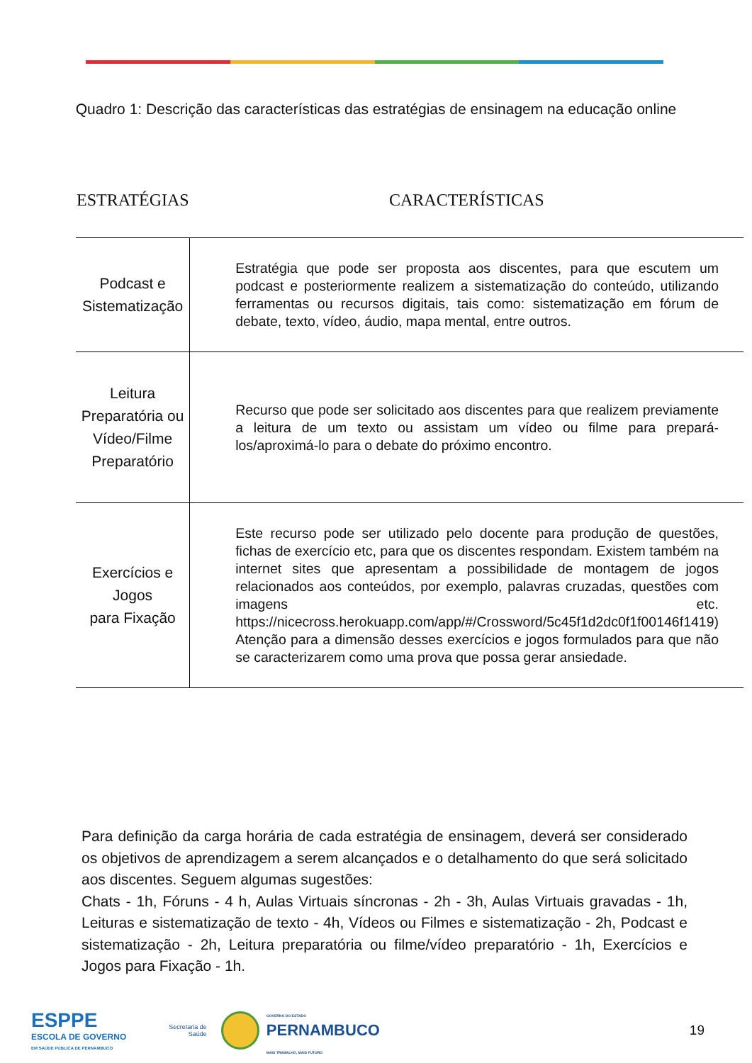Quadro 1: Descrição das características das estratégias de ensinagem na educação online
| ESTRATÉGIAS | CARACTERÍSTICAS |
| --- | --- |
| Podcast e Sistematização | Estratégia que pode ser proposta aos discentes, para que escutem um podcast e posteriormente realizem a sistematização do conteúdo, utilizando ferramentas ou recursos digitais, tais como: sistematização em fórum de debate, texto, vídeo, áudio, mapa mental, entre outros. |
| Leitura Preparatória ou Vídeo/Filme Preparatório | Recurso que pode ser solicitado aos discentes para que realizem previamente a leitura de um texto ou assistam um vídeo ou filme para prepará-los/aproximá-lo para o debate do próximo encontro. |
| Exercícios e Jogos para Fixação | Este recurso pode ser utilizado pelo docente para produção de questões, fichas de exercício etc, para que os discentes respondam. Existem também na internet sites que apresentam a possibilidade de montagem de jogos relacionados aos conteúdos, por exemplo, palavras cruzadas, questões com imagens etc. https://nicecross.herokuapp.com/app/#/Crossword/5c45f1d2dc0f1f00146f1419) Atenção para a dimensão desses exercícios e jogos formulados para que não se caracterizarem como uma prova que possa gerar ansiedade. |
Para definição da carga horária de cada estratégia de ensinagem, deverá ser considerado os objetivos de aprendizagem a serem alcançados e o detalhamento do que será solicitado aos discentes. Seguem algumas sugestões:
Chats - 1h, Fóruns - 4 h, Aulas Virtuais síncronas - 2h - 3h, Aulas Virtuais gravadas - 1h, Leituras e sistematização de texto - 4h, Vídeos ou Filmes e sistematização - 2h, Podcast e sistematização - 2h, Leitura preparatória ou filme/vídeo preparatório - 1h, Exercícios e Jogos para Fixação - 1h.
ESPPE
ESCOLA DE GOVERNO
EM SAÚDE PÚBLICA DE PERNAMBUCO
Secretaria de
Saúde
GOVERNO DO ESTADO
PERNAMBUCO
MAIS TRABALHO, MAIS FUTURO
19